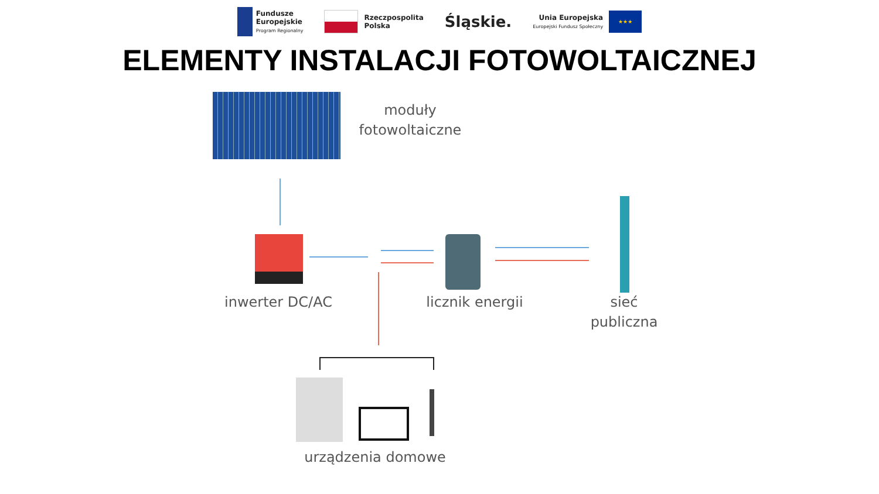Fundusze
Europejskie
Program Regionalny
Rzeczpospolita
Polska
Śląskie.
Unia Europejska
Europejski Fundusz Społeczny
★★★
ELEMENTY INSTALACJI FOTOWOLTAICZNEJ
moduły
fotowoltaiczne
inwerter DC/AC licznik energii
sieć
publiczna
urządzenia domowe